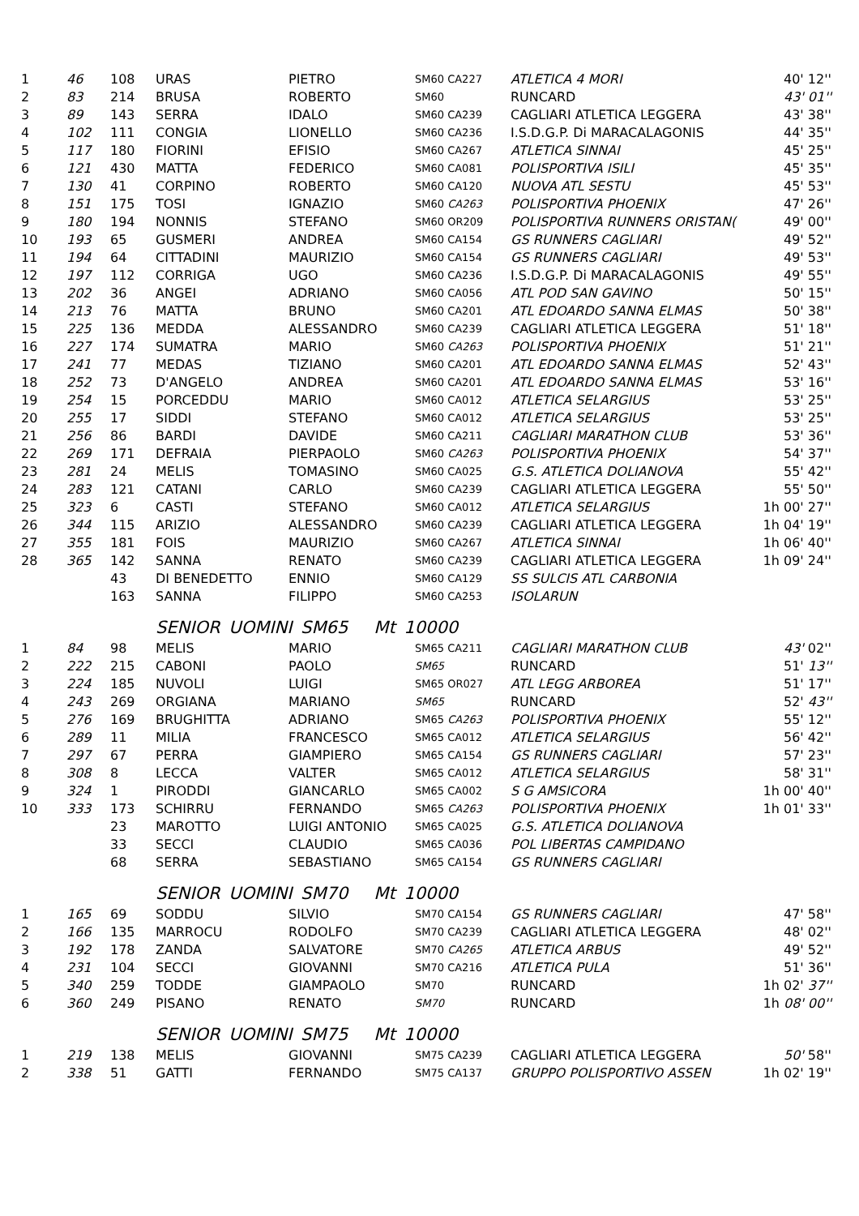| 1 | 46 | 108 | URAS | PIETRO | SM60 CA227 | ATLETICA 4 MORI | 40' 12'' |
| 2 | 83 | 214 | BRUSA | ROBERTO | SM60 | RUNCARD | 43' 01'' |
| 3 | 89 | 143 | SERRA | IDALO | SM60 CA239 | CAGLIARI ATLETICA LEGGERA | 43' 38'' |
| 4 | 102 | 111 | CONGIA | LIONELLO | SM60 CA236 | I.S.D.G.P. Di MARACALAGONIS | 44' 35'' |
| 5 | 117 | 180 | FIORINI | EFISIO | SM60 CA267 | ATLETICA SINNAI | 45' 25'' |
| 6 | 121 | 430 | MATTA | FEDERICO | SM60 CA081 | POLISPORTIVA ISILI | 45' 35'' |
| 7 | 130 | 41 | CORPINO | ROBERTO | SM60 CA120 | NUOVA ATL SESTU | 45' 53'' |
| 8 | 151 | 175 | TOSI | IGNAZIO | SM60 CA263 | POLISPORTIVA PHOENIX | 47' 26'' |
| 9 | 180 | 194 | NONNIS | STEFANO | SM60 OR209 | POLISPORTIVA RUNNERS ORISTAN( | 49' 00'' |
| 10 | 193 | 65 | GUSMERI | ANDREA | SM60 CA154 | GS RUNNERS CAGLIARI | 49' 52'' |
| 11 | 194 | 64 | CITTADINI | MAURIZIO | SM60 CA154 | GS RUNNERS CAGLIARI | 49' 53'' |
| 12 | 197 | 112 | CORRIGA | UGO | SM60 CA236 | I.S.D.G.P. Di MARACALAGONIS | 49' 55'' |
| 13 | 202 | 36 | ANGEI | ADRIANO | SM60 CA056 | ATL POD SAN GAVINO | 50' 15'' |
| 14 | 213 | 76 | MATTA | BRUNO | SM60 CA201 | ATL EDOARDO SANNA ELMAS | 50' 38'' |
| 15 | 225 | 136 | MEDDA | ALESSANDRO | SM60 CA239 | CAGLIARI ATLETICA LEGGERA | 51' 18'' |
| 16 | 227 | 174 | SUMATRA | MARIO | SM60 CA263 | POLISPORTIVA PHOENIX | 51' 21'' |
| 17 | 241 | 77 | MEDAS | TIZIANO | SM60 CA201 | ATL EDOARDO SANNA ELMAS | 52' 43'' |
| 18 | 252 | 73 | D'ANGELO | ANDREA | SM60 CA201 | ATL EDOARDO SANNA ELMAS | 53' 16'' |
| 19 | 254 | 15 | PORCEDDU | MARIO | SM60 CA012 | ATLETICA SELARGIUS | 53' 25'' |
| 20 | 255 | 17 | SIDDI | STEFANO | SM60 CA012 | ATLETICA SELARGIUS | 53' 25'' |
| 21 | 256 | 86 | BARDI | DAVIDE | SM60 CA211 | CAGLIARI MARATHON CLUB | 53' 36'' |
| 22 | 269 | 171 | DEFRAIA | PIERPAOLO | SM60 CA263 | POLISPORTIVA PHOENIX | 54' 37'' |
| 23 | 281 | 24 | MELIS | TOMASINO | SM60 CA025 | G.S. ATLETICA DOLIANOVA | 55' 42'' |
| 24 | 283 | 121 | CATANI | CARLO | SM60 CA239 | CAGLIARI ATLETICA LEGGERA | 55' 50'' |
| 25 | 323 | 6 | CASTI | STEFANO | SM60 CA012 | ATLETICA SELARGIUS | 1h 00' 27'' |
| 26 | 344 | 115 | ARIZIO | ALESSANDRO | SM60 CA239 | CAGLIARI ATLETICA LEGGERA | 1h 04' 19'' |
| 27 | 355 | 181 | FOIS | MAURIZIO | SM60 CA267 | ATLETICA SINNAI | 1h 06' 40'' |
| 28 | 365 | 142 | SANNA | RENATO | SM60 CA239 | CAGLIARI ATLETICA LEGGERA | 1h 09' 24'' |
| | | 43 | DI BENEDETTO | ENNIO | SM60 CA129 | SS SULCIS ATL CARBONIA | |
| | | 163 | SANNA | FILIPPO | SM60 CA253 | ISOLARUN | |
SENIOR UOMINI SM65 Mt 10000
| 1 | 84 | 98 | MELIS | MARIO | SM65 CA211 | CAGLIARI MARATHON CLUB | 43' 02'' |
| 2 | 222 | 215 | CABONI | PAOLO | SM65 | RUNCARD | 51' 13'' |
| 3 | 224 | 185 | NUVOLI | LUIGI | SM65 OR027 | ATL LEGG ARBOREA | 51' 17'' |
| 4 | 243 | 269 | ORGIANA | MARIANO | SM65 | RUNCARD | 52' 43'' |
| 5 | 276 | 169 | BRUGHITTA | ADRIANO | SM65 CA263 | POLISPORTIVA PHOENIX | 55' 12'' |
| 6 | 289 | 11 | MILIA | FRANCESCO | SM65 CA012 | ATLETICA SELARGIUS | 56' 42'' |
| 7 | 297 | 67 | PERRA | GIAMPIERO | SM65 CA154 | GS RUNNERS CAGLIARI | 57' 23'' |
| 8 | 308 | 8 | LECCA | VALTER | SM65 CA012 | ATLETICA SELARGIUS | 58' 31'' |
| 9 | 324 | 1 | PIRODDI | GIANCARLO | SM65 CA002 | S G AMSICORA | 1h 00' 40'' |
| 10 | 333 | 173 | SCHIRRU | FERNANDO | SM65 CA263 | POLISPORTIVA PHOENIX | 1h 01' 33'' |
| | | 23 | MAROTTO | LUIGI ANTONIO | SM65 CA025 | G.S. ATLETICA DOLIANOVA | |
| | | 33 | SECCI | CLAUDIO | SM65 CA036 | POL LIBERTAS CAMPIDANO | |
| | | 68 | SERRA | SEBASTIANO | SM65 CA154 | GS RUNNERS CAGLIARI | |
SENIOR UOMINI SM70 Mt 10000
| 1 | 165 | 69 | SODDU | SILVIO | SM70 CA154 | GS RUNNERS CAGLIARI | 47' 58'' |
| 2 | 166 | 135 | MARROCU | RODOLFO | SM70 CA239 | CAGLIARI ATLETICA LEGGERA | 48' 02'' |
| 3 | 192 | 178 | ZANDA | SALVATORE | SM70 CA265 | ATLETICA ARBUS | 49' 52'' |
| 4 | 231 | 104 | SECCI | GIOVANNI | SM70 CA216 | ATLETICA PULA | 51' 36'' |
| 5 | 340 | 259 | TODDE | GIAMPAOLO | SM70 | RUNCARD | 1h 02' 37'' |
| 6 | 360 | 249 | PISANO | RENATO | SM70 | RUNCARD | 1h 08' 00'' |
SENIOR UOMINI SM75 Mt 10000
| 1 | 219 | 138 | MELIS | GIOVANNI | SM75 CA239 | CAGLIARI ATLETICA LEGGERA | 50' 58'' |
| 2 | 338 | 51 | GATTI | FERNANDO | SM75 CA137 | GRUPPO POLISPORTIVO ASSEN | 1h 02' 19'' |